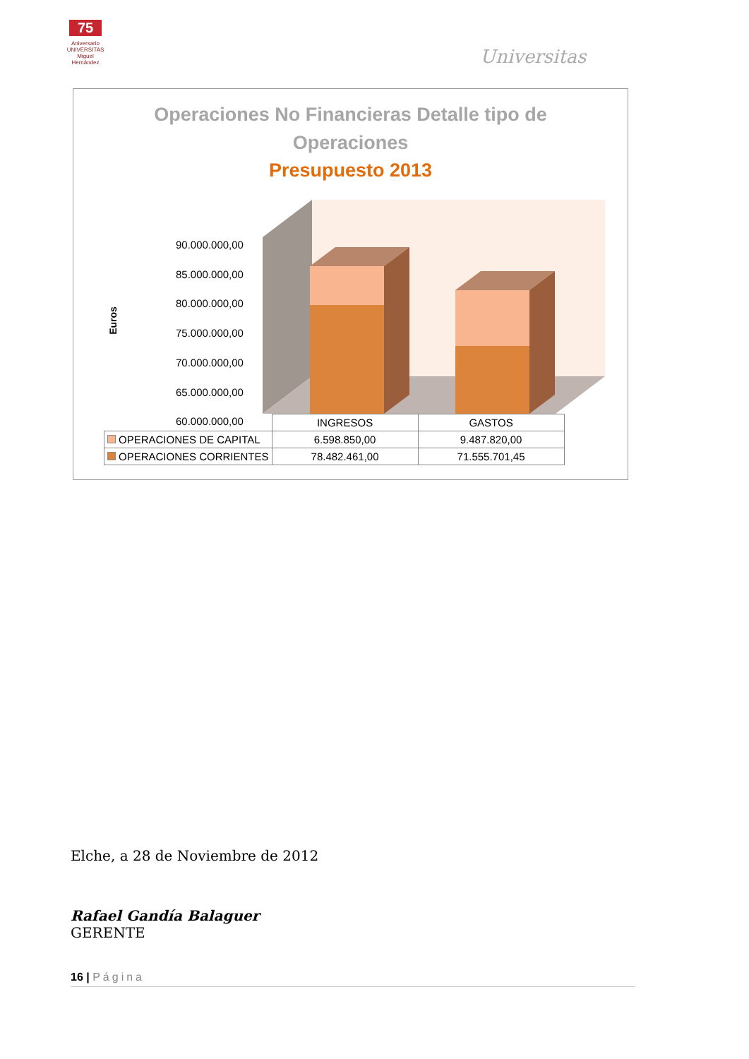75
Aniversario
UNIVERSITAS
Miguel Hernández
Universitas
Operaciones No Financieras Detalle tipo de
Operaciones
Presupuesto 2013
Euros
90.000.000,00
85.000.000,00
80.000.000,00
75.000.000,00
70.000.000,00
65.000.000,00
60.000.000,00
| | INGRESOS | GASTOS |
| --- | --- | --- |
| OPERACIONES DE CAPITAL | 6.598.850,00 | 9.487.820,00 |
| OPERACIONES CORRIENTES | 78.482.461,00 | 71.555.701,45 |
Elche, a 28 de Noviembre de 2012
Rafael Gandía Balaguer
GERENTE
16 | Página